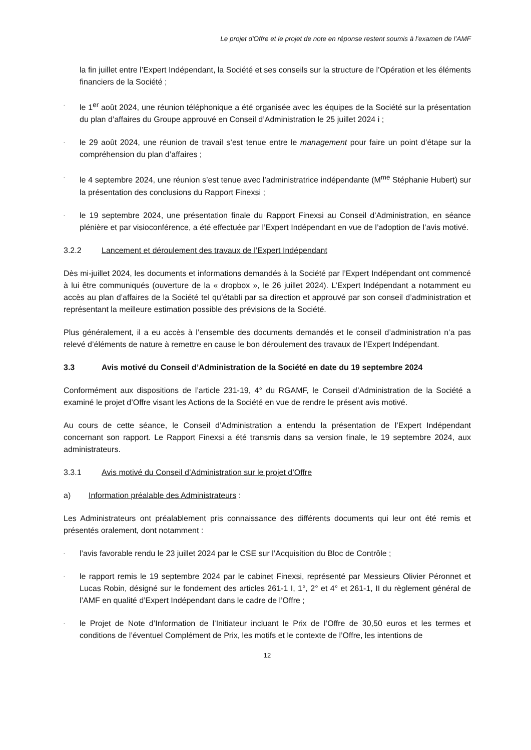Le projet d'Offre et le projet de note en réponse restent soumis à l’examen de l’AMF
la fin juillet entre l’Expert Indépendant, la Société et ses conseils sur la structure de l’Opération et les éléments financiers de la Société ;
- le 1<sup>er</sup> août 2024, une réunion téléphonique a été organisée avec les équipes de la Société sur la présentation du plan d’affaires du Groupe approuvé en Conseil d’Administration le 25 juillet 2024 i ;
- le 29 août 2024, une réunion de travail s’est tenue entre le management pour faire un point d’étape sur la compréhension du plan d’affaires ;
- le 4 septembre 2024, une réunion s’est tenue avec l’administratrice indépendante (M<sup>me</sup> Stéphanie Hubert) sur la présentation des conclusions du Rapport Finexsi ;
- le 19 septembre 2024, une présentation finale du Rapport Finexsi au Conseil d’Administration, en séance plénière et par visioconférence, a été effectuée par l’Expert Indépendant en vue de l’adoption de l’avis motivé.
3.2.2 Lancement et déroulement des travaux de l’Expert Indépendant
Dès mi-juillet 2024, les documents et informations demandés à la Société par l’Expert Indépendant ont commencé à lui être communiqués (ouverture de la « dropbox », le 26 juillet 2024). L’Expert Indépendant a notamment eu accès au plan d’affaires de la Société tel qu’établi par sa direction et approuvé par son conseil d’administration et représentant la meilleure estimation possible des prévisions de la Société.
Plus généralement, il a eu accès à l’ensemble des documents demandés et le conseil d’administration n’a pas relevé d’éléments de nature à remettre en cause le bon déroulement des travaux de l’Expert Indépendant.
3.3 Avis motivé du Conseil d’Administration de la Société en date du 19 septembre 2024
Conformément aux dispositions de l’article 231-19, 4° du RGAMF, le Conseil d’Administration de la Société a examiné le projet d’Offre visant les Actions de la Société en vue de rendre le présent avis motivé.
Au cours de cette séance, le Conseil d’Administration a entendu la présentation de l’Expert Indépendant concernant son rapport. Le Rapport Finexsi a été transmis dans sa version finale, le 19 septembre 2024, aux administrateurs.
3.3.1 Avis motivé du Conseil d’Administration sur le projet d’Offre
a) Information préalable des Administrateurs :
Les Administrateurs ont préalablement pris connaissance des différents documents qui leur ont été remis et présentés oralement, dont notamment :
- l’avis favorable rendu le 23 juillet 2024 par le CSE sur l’Acquisition du Bloc de Contrôle ;
- le rapport remis le 19 septembre 2024 par le cabinet Finexsi, représenté par Messieurs Olivier Péronnet et Lucas Robin, désigné sur le fondement des articles 261-1 I, 1°, 2° et 4° et 261-1, II du règlement général de l’AMF en qualité d’Expert Indépendant dans le cadre de l’Offre ;
- le Projet de Note d’Information de l’Initiateur incluant le Prix de l’Offre de 30,50 euros et les termes et conditions de l’éventuel Complément de Prix, les motifs et le contexte de l’Offre, les intentions de
12